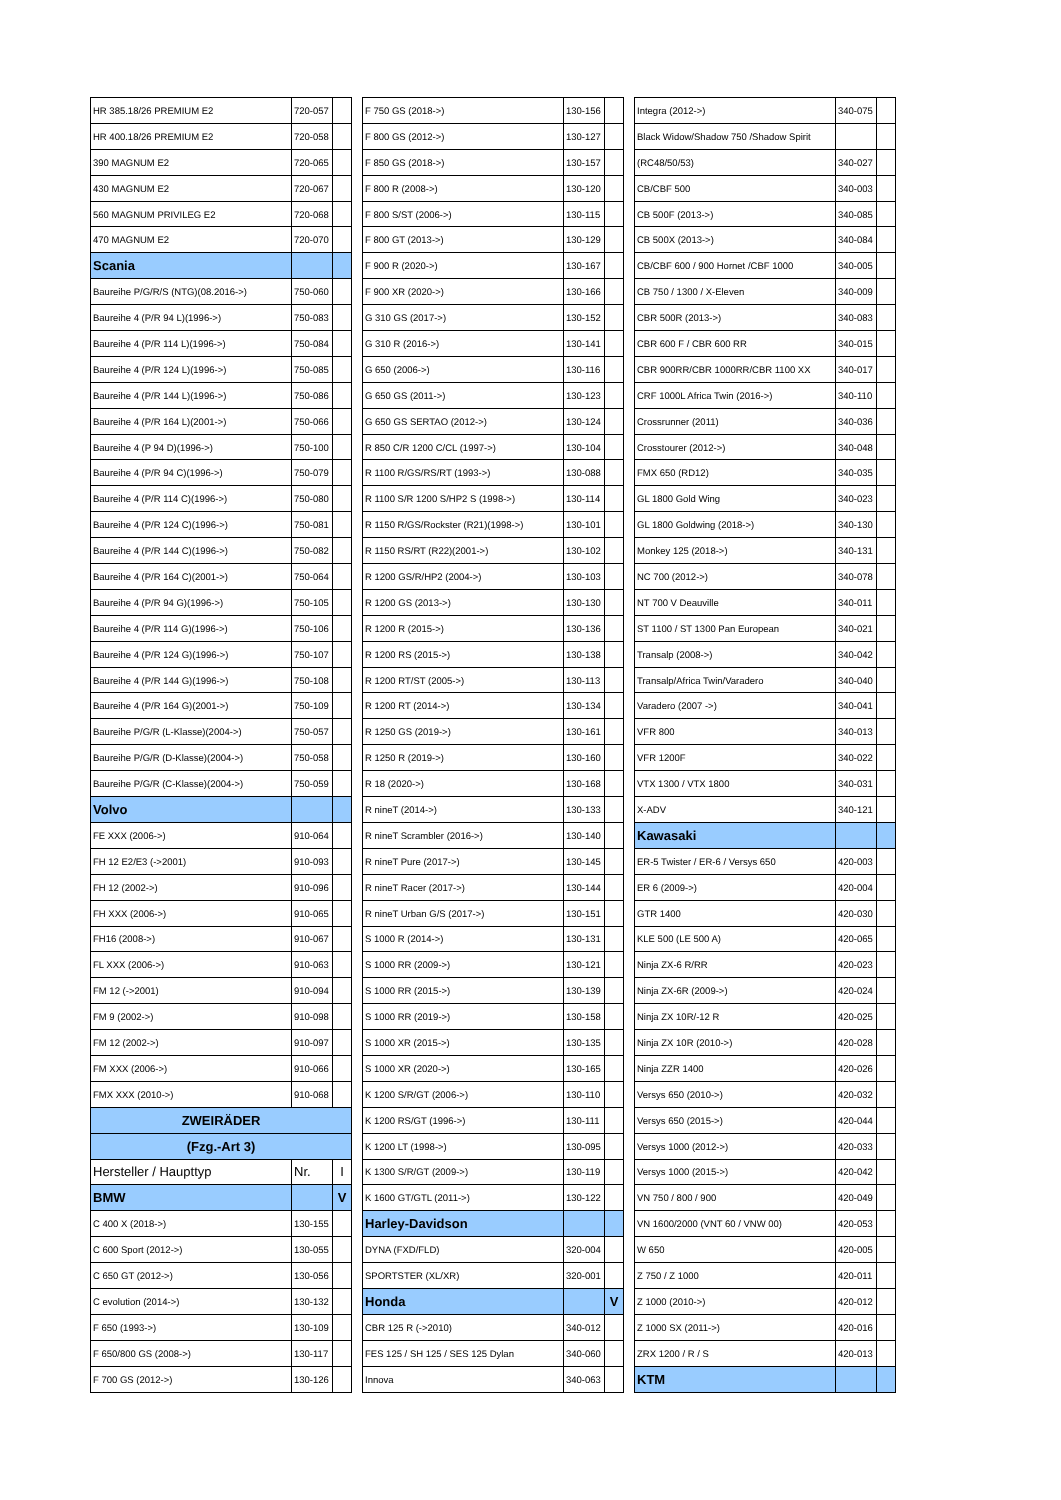| HR 385.18/26 PREMIUM E2 | 720-057 | |
| HR 400.18/26 PREMIUM E2 | 720-058 | |
| 390 MAGNUM E2 | 720-065 | |
| 430 MAGNUM E2 | 720-067 | |
| 560 MAGNUM PRIVILEG E2 | 720-068 | |
| 470 MAGNUM E2 | 720-070 | |
| Scania | | |
| Baureihe P/G/R/S (NTG)(08.2016->) | 750-060 | |
| Baureihe 4 (P/R 94 L)(1996->) | 750-083 | |
| Baureihe 4 (P/R 114 L)(1996->) | 750-084 | |
| Baureihe 4 (P/R 124 L)(1996->) | 750-085 | |
| Baureihe 4 (P/R 144 L)(1996->) | 750-086 | |
| Baureihe 4 (P/R 164 L)(2001->) | 750-066 | |
| Baureihe 4 (P 94 D)(1996->) | 750-100 | |
| Baureihe 4 (P/R 94 C)(1996->) | 750-079 | |
| Baureihe 4 (P/R 114 C)(1996->) | 750-080 | |
| Baureihe 4 (P/R 124 C)(1996->) | 750-081 | |
| Baureihe 4 (P/R 144 C)(1996->) | 750-082 | |
| Baureihe 4 (P/R 164 C)(2001->) | 750-064 | |
| Baureihe 4 (P/R 94 G)(1996->) | 750-105 | |
| Baureihe 4 (P/R 114 G)(1996->) | 750-106 | |
| Baureihe 4 (P/R 124 G)(1996->) | 750-107 | |
| Baureihe 4 (P/R 144 G)(1996->) | 750-108 | |
| Baureihe 4 (P/R 164 G)(2001->) | 750-109 | |
| Baureihe P/G/R (L-Klasse)(2004->) | 750-057 | |
| Baureihe P/G/R (D-Klasse)(2004->) | 750-058 | |
| Baureihe P/G/R (C-Klasse)(2004->) | 750-059 | |
| Volvo | | |
| FE XXX (2006->) | 910-064 | |
| FH 12 E2/E3 (->2001) | 910-093 | |
| FH 12 (2002->) | 910-096 | |
| FH XXX (2006->) | 910-065 | |
| FH16 (2008->) | 910-067 | |
| FL XXX (2006->) | 910-063 | |
| FM 12 (->2001) | 910-094 | |
| FM 9 (2002->) | 910-098 | |
| FM 12 (2002->) | 910-097 | |
| FM XXX (2006->) | 910-066 | |
| FMX XXX (2010->) | 910-068 | |
| ZWEIRÄDER | | |
| (Fzg.-Art 3) | | |
| Hersteller / Haupttyp | Nr. | I |
| BMW | | V |
| C 400 X (2018->) | 130-155 | |
| C 600 Sport (2012->) | 130-055 | |
| C 650 GT (2012->) | 130-056 | |
| C evolution (2014->) | 130-132 | |
| F 650 (1993->) | 130-109 | |
| F 650/800 GS (2008->) | 130-117 | |
| F 700 GS (2012->) | 130-126 | |
| F 750 GS (2018->) | 130-156 | |
| F 800 GS (2012->) | 130-127 | |
| F 850 GS (2018->) | 130-157 | |
| F 800 R (2008->) | 130-120 | |
| F 800 S/ST (2006->) | 130-115 | |
| F 800 GT (2013->) | 130-129 | |
| F 900 R (2020->) | 130-167 | |
| F 900 XR (2020->) | 130-166 | |
| G 310 GS (2017->) | 130-152 | |
| G 310 R (2016->) | 130-141 | |
| G 650 (2006->) | 130-116 | |
| G 650 GS (2011->) | 130-123 | |
| G 650 GS SERTAO (2012->) | 130-124 | |
| R 850 C/R 1200 C/CL (1997->) | 130-104 | |
| R 1100 R/GS/RS/RT (1993->) | 130-088 | |
| R 1100 S/R 1200 S/HP2 S (1998->) | 130-114 | |
| R 1150 R/GS/Rockster (R21)(1998->) | 130-101 | |
| R 1150 RS/RT (R22)(2001->) | 130-102 | |
| R 1200 GS/R/HP2 (2004->) | 130-103 | |
| R 1200 GS (2013->) | 130-130 | |
| R 1200 R (2015->) | 130-136 | |
| R 1200 RS (2015->) | 130-138 | |
| R 1200 RT/ST (2005->) | 130-113 | |
| R 1200 RT (2014->) | 130-134 | |
| R 1250 GS (2019->) | 130-161 | |
| R 1250 R (2019->) | 130-160 | |
| R 18 (2020->) | 130-168 | |
| R nineT (2014->) | 130-133 | |
| R nineT Scrambler (2016->) | 130-140 | |
| R nineT Pure (2017->) | 130-145 | |
| R nineT Racer (2017->) | 130-144 | |
| R nineT Urban G/S (2017->) | 130-151 | |
| S 1000 R (2014->) | 130-131 | |
| S 1000 RR (2009->) | 130-121 | |
| S 1000 RR (2015->) | 130-139 | |
| S 1000 RR (2019->) | 130-158 | |
| S 1000 XR (2015->) | 130-135 | |
| S 1000 XR (2020->) | 130-165 | |
| K 1200 S/R/GT (2006->) | 130-110 | |
| K 1200 RS/GT (1996->) | 130-111 | |
| K 1200 LT (1998->) | 130-095 | |
| K 1300 S/R/GT (2009->) | 130-119 | |
| K 1600 GT/GTL (2011->) | 130-122 | |
| Harley-Davidson | | |
| DYNA (FXD/FLD) | 320-004 | |
| SPORTSTER (XL/XR) | 320-001 | |
| Honda | | V |
| CBR 125 R (->2010) | 340-012 | |
| FES 125 / SH 125 / SES 125 Dylan | 340-060 | |
| Innova | 340-063 | |
| Integra (2012->) | 340-075 | |
| Black Widow/Shadow 750 /Shadow Spirit | | |
| (RC48/50/53) | 340-027 | |
| CB/CBF 500 | 340-003 | |
| CB 500F (2013->) | 340-085 | |
| CB 500X (2013->) | 340-084 | |
| CB/CBF 600 / 900 Hornet /CBF 1000 | 340-005 | |
| CB 750 / 1300 / X-Eleven | 340-009 | |
| CBR 500R (2013->) | 340-083 | |
| CBR 600 F / CBR 600 RR | 340-015 | |
| CBR 900RR/CBR 1000RR/CBR 1100 XX | 340-017 | |
| CRF 1000L Africa Twin (2016->) | 340-110 | |
| Crossrunner (2011) | 340-036 | |
| Crosstourer (2012->) | 340-048 | |
| FMX 650 (RD12) | 340-035 | |
| GL 1800 Gold Wing | 340-023 | |
| GL 1800 Goldwing (2018->) | 340-130 | |
| Monkey 125 (2018->) | 340-131 | |
| NC 700 (2012->) | 340-078 | |
| NT 700 V Deauville | 340-011 | |
| ST 1100 / ST 1300 Pan European | 340-021 | |
| Transalp (2008->) | 340-042 | |
| Transalp/Africa Twin/Varadero | 340-040 | |
| Varadero (2007 ->) | 340-041 | |
| VFR 800 | 340-013 | |
| VFR 1200F | 340-022 | |
| VTX 1300 / VTX 1800 | 340-031 | |
| X-ADV | 340-121 | |
| Kawasaki | | |
| ER-5 Twister / ER-6 / Versys 650 | 420-003 | |
| ER 6 (2009->) | 420-004 | |
| GTR 1400 | 420-030 | |
| KLE 500 (LE 500 A) | 420-065 | |
| Ninja ZX-6 R/RR | 420-023 | |
| Ninja ZX-6R (2009->) | 420-024 | |
| Ninja ZX 10R/-12 R | 420-025 | |
| Ninja ZX 10R (2010->) | 420-028 | |
| Ninja ZZR 1400 | 420-026 | |
| Versys 650 (2010->) | 420-032 | |
| Versys 650 (2015->) | 420-044 | |
| Versys 1000 (2012->) | 420-033 | |
| Versys 1000 (2015->) | 420-042 | |
| VN 750 / 800 / 900 | 420-049 | |
| VN 1600/2000 (VNT 60 / VNW 00) | 420-053 | |
| W 650 | 420-005 | |
| Z 750 / Z 1000 | 420-011 | |
| Z 1000 (2010->) | 420-012 | |
| Z 1000 SX (2011->) | 420-016 | |
| ZRX 1200 / R / S | 420-013 | |
| KTM | | |